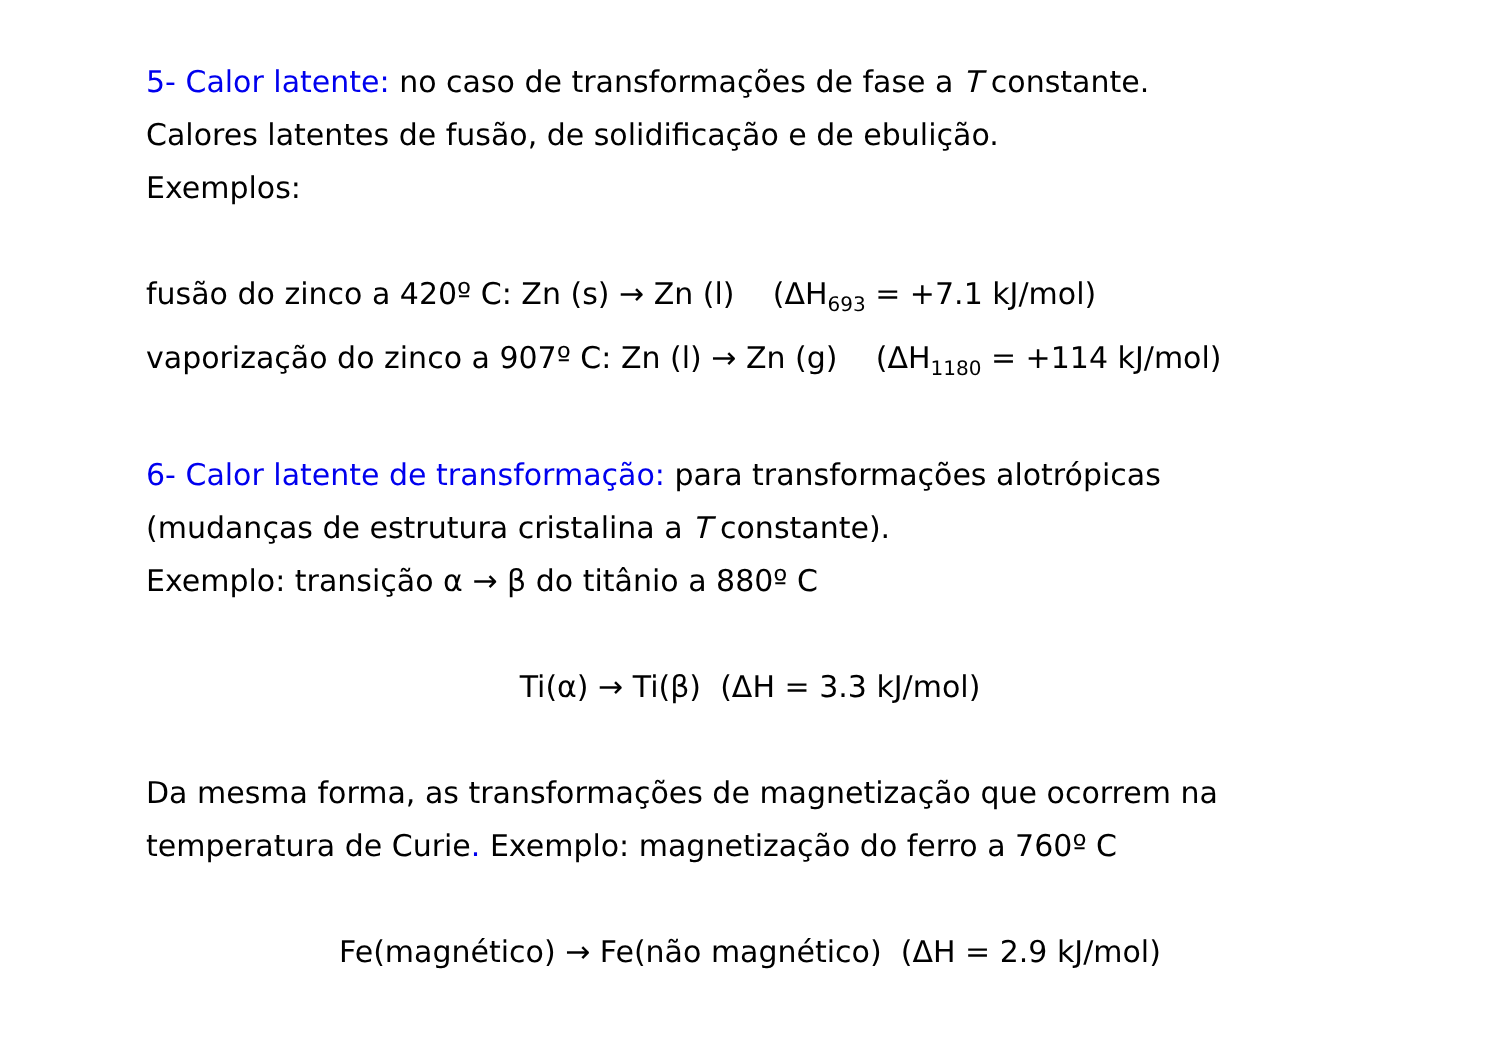5- Calor latente: no caso de transformações de fase a T constante.
Calores latentes de fusão, de solidificação e de ebulição.
Exemplos:
fusão do zinco a 420º C: Zn (s) → Zn (l) (ΔH<sub>693</sub> = +7.1 kJ/mol)
vaporização do zinco a 907º C: Zn (l) → Zn (g) (ΔH<sub>1180</sub> = +114 kJ/mol)
6- Calor latente de transformação: para transformações alotrópicas
(mudanças de estrutura cristalina a T constante).
Exemplo: transição α → β do titânio a 880º C
Ti(α) → Ti(β) (ΔH = 3.3 kJ/mol)
Da mesma forma, as transformações de magnetização que ocorrem na
temperatura de Curie. Exemplo: magnetização do ferro a 760º C
Fe(magnético) → Fe(não magnético) (ΔH = 2.9 kJ/mol)